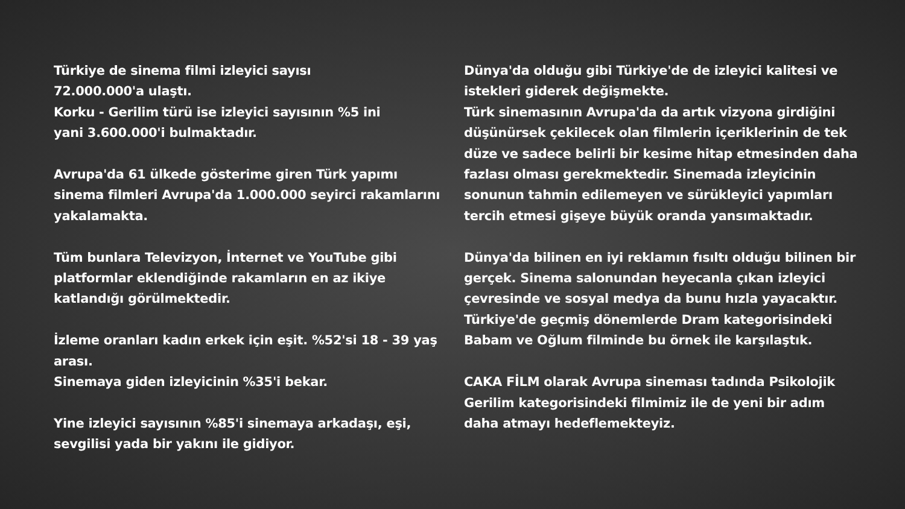Türkiye de sinema filmi izleyici sayısı
72.000.000'a ulaştı.
Korku - Gerilim türü ise izleyici sayısının %5 ini
yani 3.600.000'i bulmaktadır.
Avrupa'da 61 ülkede gösterime giren Türk yapımı sinema filmleri Avrupa'da 1.000.000 seyirci rakamlarını yakalamakta.
Tüm bunlara Televizyon, İnternet ve YouTube gibi platformlar eklendiğinde rakamların en az ikiye katlandığı görülmektedir.
İzleme oranları kadın erkek için eşit. %52'si 18 - 39 yaş arası.
Sinemaya giden izleyicinin %35'i bekar.
Yine izleyici sayısının %85'i sinemaya arkadaşı, eşi, sevgilisi yada bir yakını ile gidiyor.
Dünya'da olduğu gibi Türkiye'de de izleyici kalitesi ve istekleri giderek değişmekte.
Türk sinemasının Avrupa'da da artık vizyona girdiğini düşünürsek çekilecek olan filmlerin içeriklerinin de tek düze ve sadece belirli bir kesime hitap etmesinden daha fazlası olması gerekmektedir. Sinemada izleyicinin sonunun tahmin edilemeyen ve sürükleyici yapımları tercih etmesi gişeye büyük oranda yansımaktadır.
Dünya'da bilinen en iyi reklamın fısıltı olduğu bilinen bir gerçek. Sinema salonundan heyecanla çıkan izleyici çevresinde ve sosyal medya da bunu hızla yayacaktır. Türkiye'de geçmiş dönemlerde Dram kategorisindeki Babam ve Oğlum filminde bu örnek ile karşılaştık.
CAKA FİLM olarak Avrupa sineması tadında Psikolojik Gerilim kategorisindeki filmimiz ile de yeni bir adım daha atmayı hedeflemekteyiz.